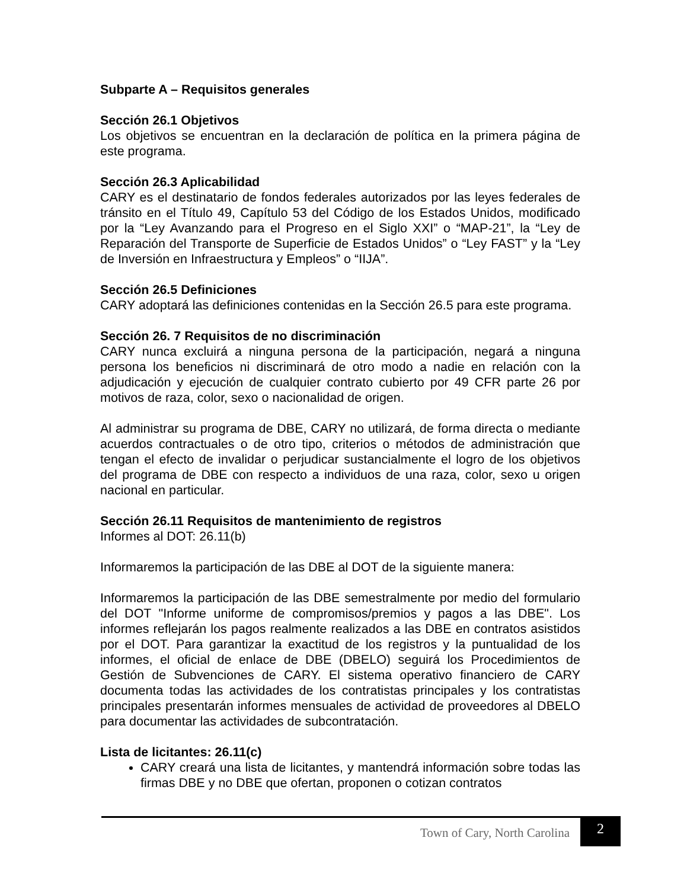Subparte A – Requisitos generales
Sección 26.1 Objetivos
Los objetivos se encuentran en la declaración de política en la primera página de este programa.
Sección 26.3 Aplicabilidad
CARY es el destinatario de fondos federales autorizados por las leyes federales de tránsito en el Título 49, Capítulo 53 del Código de los Estados Unidos, modificado por la “Ley Avanzando para el Progreso en el Siglo XXI” o “MAP-21”, la “Ley de Reparación del Transporte de Superficie de Estados Unidos” o “Ley FAST” y la “Ley de Inversión en Infraestructura y Empleos” o “IIJA”.
Sección 26.5 Definiciones
CARY adoptará las definiciones contenidas en la Sección 26.5 para este programa.
Sección 26. 7 Requisitos de no discriminación
CARY nunca excluirá a ninguna persona de la participación, negará a ninguna persona los beneficios ni discriminará de otro modo a nadie en relación con la adjudicación y ejecución de cualquier contrato cubierto por 49 CFR parte 26 por motivos de raza, color, sexo o nacionalidad de origen.
Al administrar su programa de DBE, CARY no utilizará, de forma directa o mediante acuerdos contractuales o de otro tipo, criterios o métodos de administración que tengan el efecto de invalidar o perjudicar sustancialmente el logro de los objetivos del programa de DBE con respecto a individuos de una raza, color, sexo u origen nacional en particular.
Sección 26.11 Requisitos de mantenimiento de registros
Informes al DOT: 26.11(b)
Informaremos la participación de las DBE al DOT de la siguiente manera:
Informaremos la participación de las DBE semestralmente por medio del formulario del DOT "Informe uniforme de compromisos/premios y pagos a las DBE". Los informes reflejarán los pagos realmente realizados a las DBE en contratos asistidos por el DOT. Para garantizar la exactitud de los registros y la puntualidad de los informes, el oficial de enlace de DBE (DBELO) seguirá los Procedimientos de Gestión de Subvenciones de CARY. El sistema operativo financiero de CARY documenta todas las actividades de los contratistas principales y los contratistas principales presentarán informes mensuales de actividad de proveedores al DBELO para documentar las actividades de subcontratación.
Lista de licitantes: 26.11(c)
CARY creará una lista de licitantes, y mantendrá información sobre todas las firmas DBE y no DBE que ofertan, proponen o cotizan contratos
Town of Cary, North Carolina 2